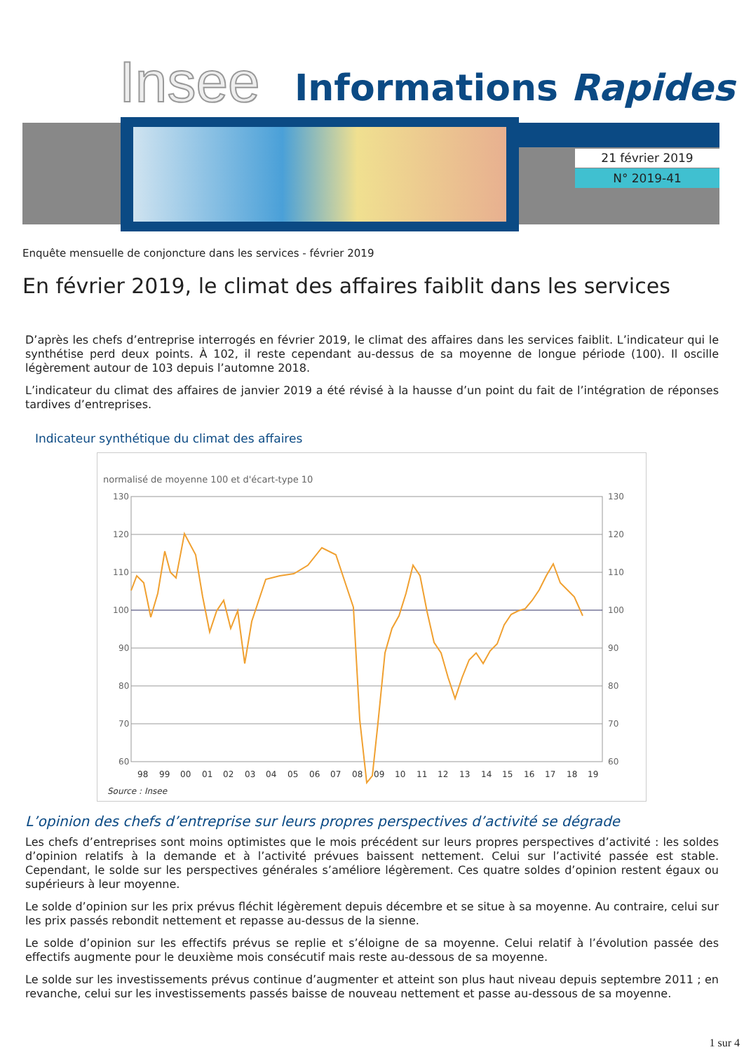Insee Informations Rapides
21 février 2019
N° 2019-41
Enquête mensuelle de conjoncture dans les services - février 2019
En février 2019, le climat des affaires faiblit dans les services
D’après les chefs d’entreprise interrogés en février 2019, le climat des affaires dans les services faiblit. L’indicateur qui le synthétise perd deux points. À 102, il reste cependant au-dessus de sa moyenne de longue période (100). Il oscille légèrement autour de 103 depuis l’automne 2018.
L’indicateur du climat des affaires de janvier 2019 a été révisé à la hausse d’un point du fait de l’intégration de réponses tardives d’entreprises.
Indicateur synthétique du climat des affaires
normalisé de moyenne 100 et d'écart-type 10
130
120
110
100
90
80
70
60
130
120
110
100
90
80
70
60
98
99
00
01
02
03
04
05
06
07
08
09
10
11
12
13
14
15
16
17
18
19
Source : Insee
L’opinion des chefs d’entreprise sur leurs propres perspectives d’activité se dégrade
Les chefs d’entreprises sont moins optimistes que le mois précédent sur leurs propres perspectives d’activité : les soldes d’opinion relatifs à la demande et à l’activité prévues baissent nettement. Celui sur l’activité passée est stable. Cependant, le solde sur les perspectives générales s’améliore légèrement. Ces quatre soldes d’opinion restent égaux ou supérieurs à leur moyenne.
Le solde d’opinion sur les prix prévus fléchit légèrement depuis décembre et se situe à sa moyenne. Au contraire, celui sur les prix passés rebondit nettement et repasse au-dessus de la sienne.
Le solde d’opinion sur les effectifs prévus se replie et s’éloigne de sa moyenne. Celui relatif à l’évolution passée des effectifs augmente pour le deuxième mois consécutif mais reste au-dessous de sa moyenne.
Le solde sur les investissements prévus continue d’augmenter et atteint son plus haut niveau depuis septembre 2011 ; en revanche, celui sur les investissements passés baisse de nouveau nettement et passe au-dessous de sa moyenne.
1 sur 4